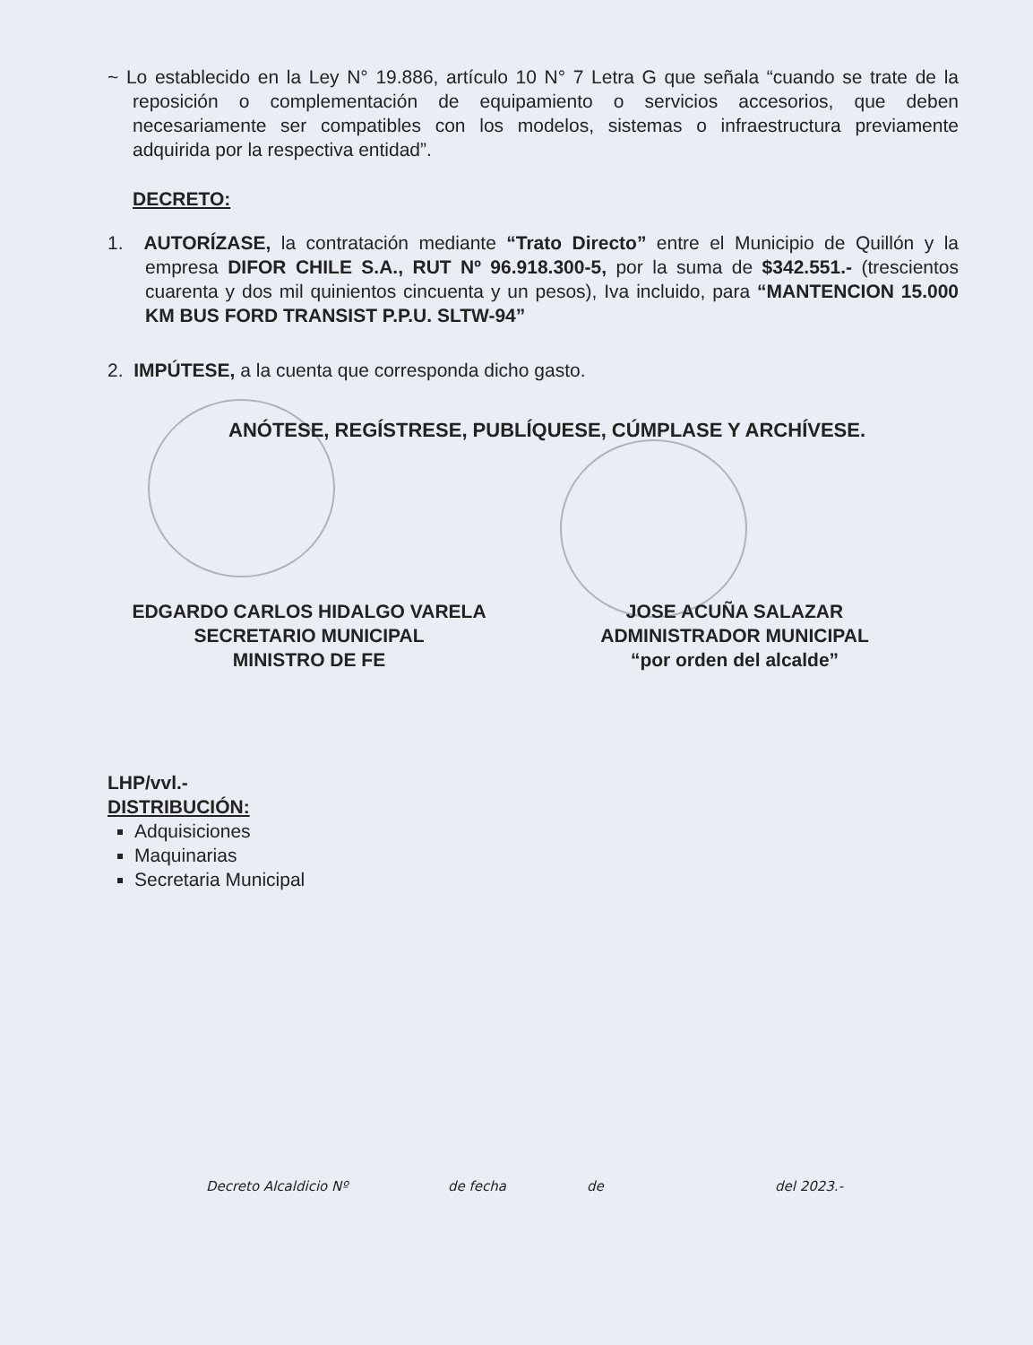~ Lo establecido en la Ley N° 19.886, artículo 10 N° 7 Letra G que señala “cuando se trate de la reposición o complementación de equipamiento o servicios accesorios, que deben necesariamente ser compatibles con los modelos, sistemas o infraestructura previamente adquirida por la respectiva entidad”.
DECRETO:
1. AUTORÍZASE, la contratación mediante “Trato Directo” entre el Municipio de Quillón y la empresa DIFOR CHILE S.A., RUT Nº 96.918.300-5, por la suma de $342.551.- (trescientos cuarenta y dos mil quinientos cincuenta y un pesos), Iva incluido, para “MANTENCION 15.000 KM BUS FORD TRANSIST P.P.U. SLTW-94”
2. IMPÚTESE, a la cuenta que corresponda dicho gasto.
ANÓTESE, REGÍSTRESE, PUBLÍQUESE, CÚMPLASE Y ARCHÍVESE.
EDGARDO CARLOS HIDALGO VARELA
SECRETARIO MUNICIPAL
MINISTRO DE FE
JOSE ACUÑA SALAZAR
ADMINISTRADOR MUNICIPAL
“por orden del alcalde”
LHP/vvl.-
DISTRIBUCIÓN:
Adquisiciones
Maquinarias
Secretaria Municipal
Decreto Alcaldicio Nº de fecha de del 2023.-